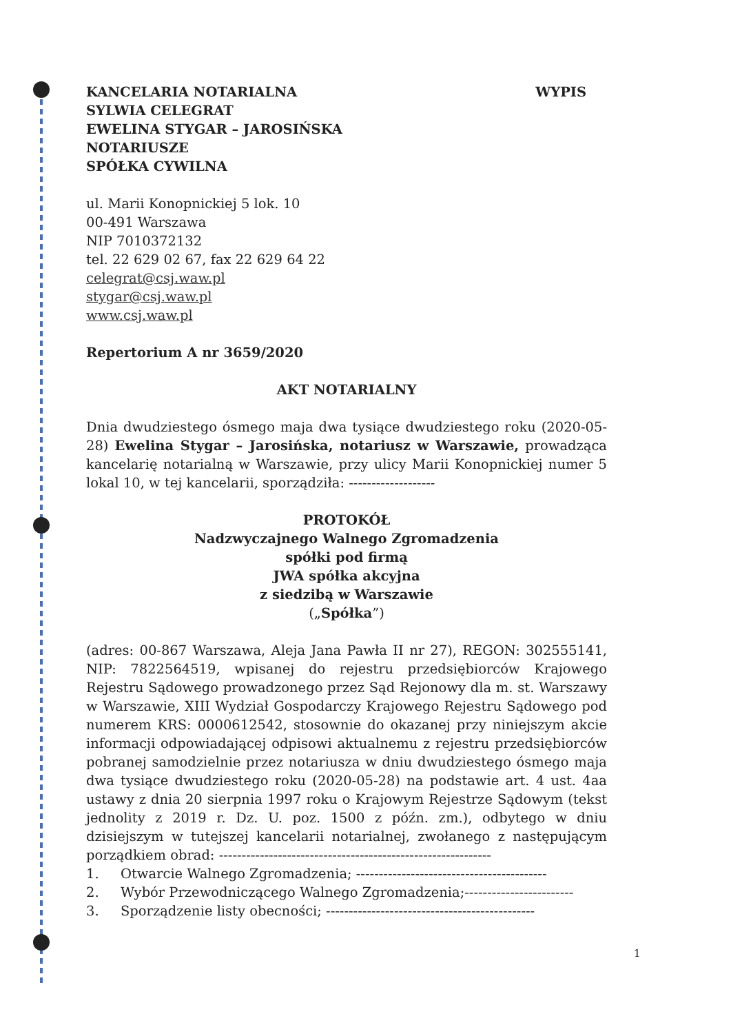KANCELARIA NOTARIALNA
SYLWIA CELEGRAT
EWELINA STYGAR – JAROSIŃSKA
NOTARIUSZE
SPÓŁKA CYWILNA
WYPIS
ul. Marii Konopnickiej 5 lok. 10
00-491 Warszawa
NIP 7010372132
tel. 22 629 02 67, fax 22 629 64 22
celegrat@csj.waw.pl
stygar@csj.waw.pl
www.csj.waw.pl
Repertorium A nr 3659/2020
AKT NOTARIALNY
Dnia dwudziestego ósmego maja dwa tysiące dwudziestego roku (2020-05-28) Ewelina Stygar – Jarosińska, notariusz w Warszawie, prowadząca kancelarię notarialną w Warszawie, przy ulicy Marii Konopnickiej numer 5 lokal 10, w tej kancelarii, sporządziła: -------------------
PROTOKÓŁ
Nadzwyczajnego Walnego Zgromadzenia
spółki pod firmą
JWA spółka akcyjna
z siedzibą w Warszawie
(„Spółka”)
(adres: 00-867 Warszawa, Aleja Jana Pawła II nr 27), REGON: 302555141, NIP: 7822564519, wpisanej do rejestru przedsiębiorców Krajowego Rejestru Sądowego prowadzonego przez Sąd Rejonowy dla m. st. Warszawy w Warszawie, XIII Wydział Gospodarczy Krajowego Rejestru Sądowego pod numerem KRS: 0000612542, stosownie do okazanej przy niniejszym akcie informacji odpowiadającej odpisowi aktualnemu z rejestru przedsiębiorców pobranej samodzielnie przez notariusza w dniu dwudziestego ósmego maja dwa tysiące dwudziestego roku (2020-05-28) na podstawie art. 4 ust. 4aa ustawy z dnia 20 sierpnia 1997 roku o Krajowym Rejestrze Sądowym (tekst jednolity z 2019 r. Dz. U. poz. 1500 z późn. zm.), odbytego w dniu dzisiejszym w tutejszej kancelarii notarialnej, zwołanego z następującym porządkiem obrad: ------------------------------------------------------------
1. Otwarcie Walnego Zgromadzenia; ------------------------------------------
2. Wybór Przewodniczącego Walnego Zgromadzenia;------------------------
3. Sporządzenie listy obecności; ----------------------------------------------
1